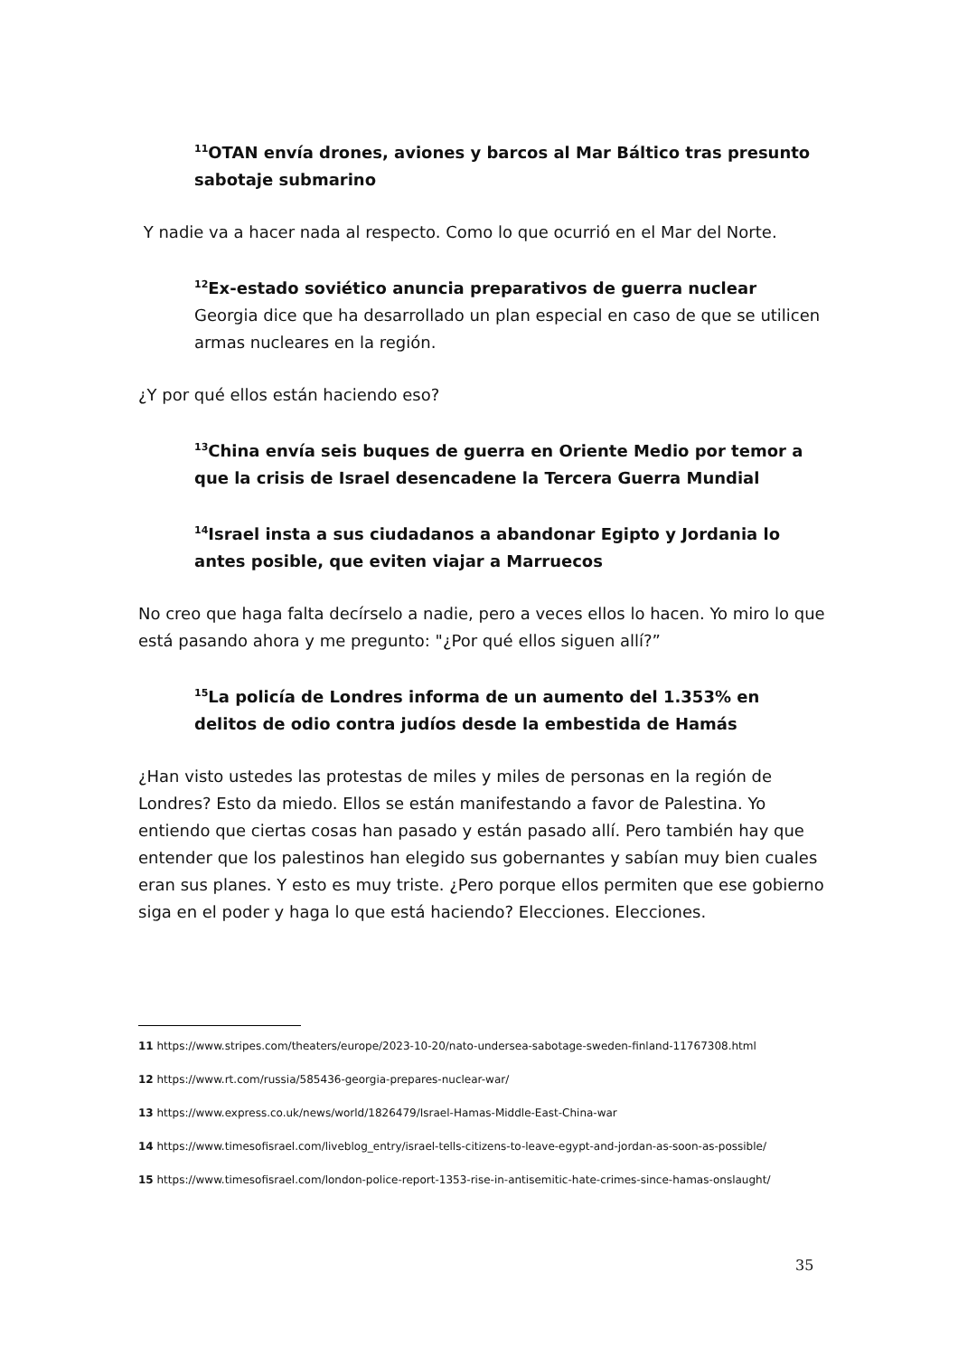<sup>11</sup>OTAN envía drones, aviones y barcos al Mar Báltico tras presunto sabotaje submarino
Y nadie va a hacer nada al respecto. Como lo que ocurrió en el Mar del Norte.
<sup>12</sup> Ex-estado soviético anuncia preparativos de guerra nuclear
Georgia dice que ha desarrollado un plan especial en caso de que se utilicen armas nucleares en la región.
¿Y por qué ellos están haciendo eso?
<sup>13</sup> China envía seis buques de guerra en Oriente Medio por temor a que la crisis de Israel desencadene la Tercera Guerra Mundial
<sup>14</sup> Israel insta a sus ciudadanos a abandonar Egipto y Jordania lo antes posible, que eviten viajar a Marruecos
No creo que haga falta decírselo a nadie, pero a veces ellos lo hacen. Yo miro lo que está pasando ahora y me pregunto: "¿Por qué ellos siguen allí?”
<sup>15</sup> La policía de Londres informa de un aumento del 1.353% en delitos de odio contra judíos desde la embestida de Hamás
¿Han visto ustedes las protestas de miles y miles de personas en la región de Londres? Esto da miedo. Ellos se están manifestando a favor de Palestina. Yo entiendo que ciertas cosas han pasado y están pasado allí. Pero también hay que entender que los palestinos han elegido sus gobernantes y sabían muy bien cuales eran sus planes. Y esto es muy triste. ¿Pero porque ellos permiten que ese gobierno siga en el poder y haga lo que está haciendo? Elecciones. Elecciones.
11 https://www.stripes.com/theaters/europe/2023-10-20/nato-undersea-sabotage-sweden-finland-11767308.html
12 https://www.rt.com/russia/585436-georgia-prepares-nuclear-war/
13 https://www.express.co.uk/news/world/1826479/Israel-Hamas-Middle-East-China-war
14 https://www.timesofisrael.com/liveblog_entry/israel-tells-citizens-to-leave-egypt-and-jordan-as-soon-as-possible/
15 https://www.timesofisrael.com/london-police-report-1353-rise-in-antisemitic-hate-crimes-since-hamas-onslaught/
35